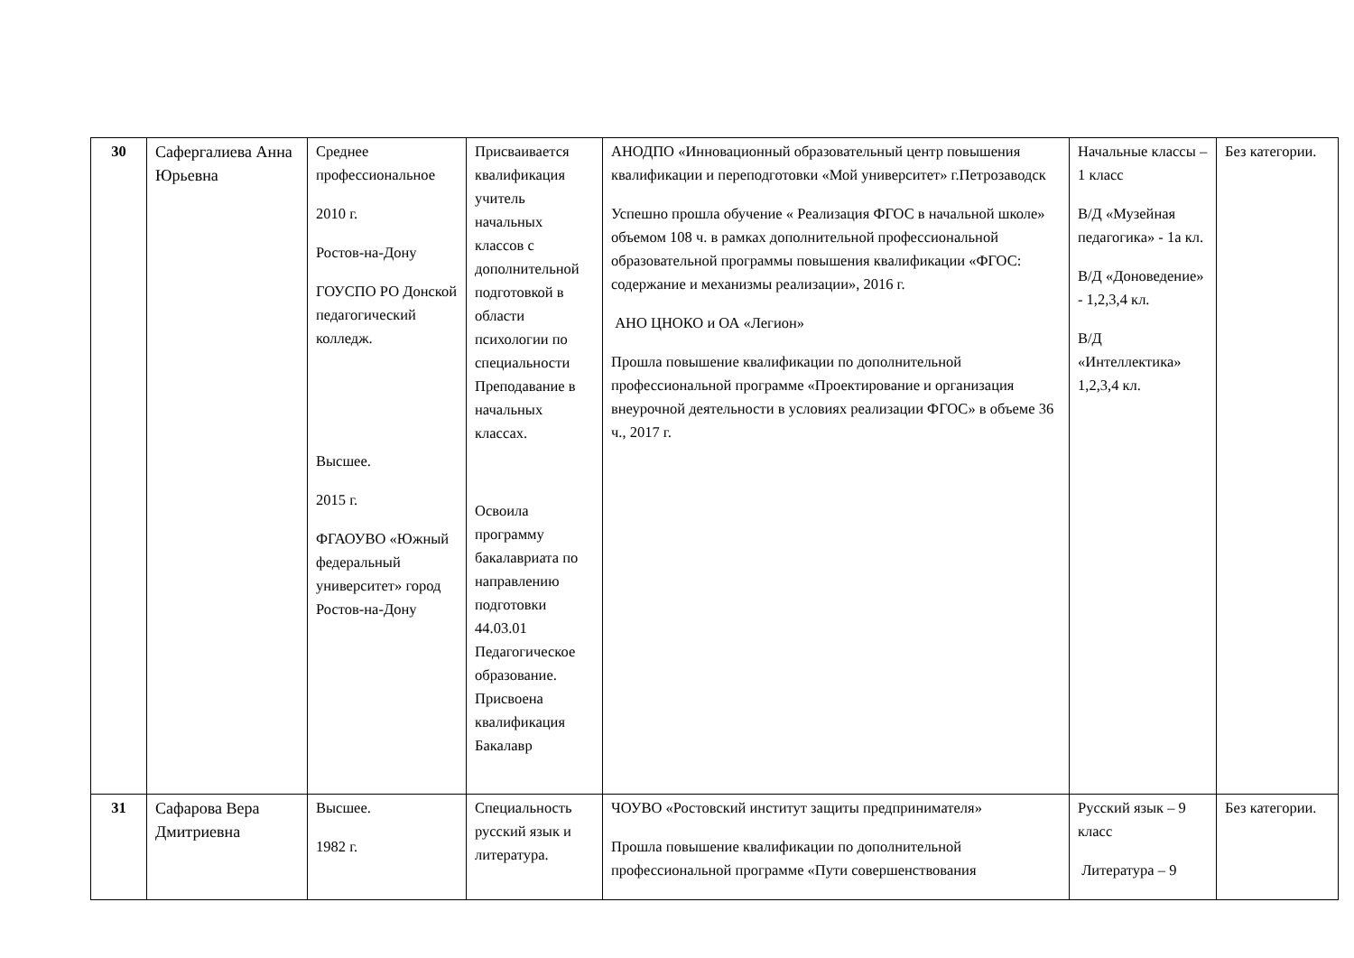| 30 | Сафергалиева Анна Юрьевна | Среднее профессиональное 2010 г. Ростов-на-Дону ГОУСПО РО Донской педагогический колледж. Высшее. 2015 г. ФГАОУВО «Южный федеральный университет» город Ростов-на-Дону | Присваивается квалификация учитель начальных классов с дополнительной подготовкой в области психологии по специальности Преподавание в начальных классах. Освоила программу бакалавриата по направлению подготовки 44.03.01 Педагогическое образование. Присвоена квалификация Бакалавр | АНОДПО «Инновационный образовательный центр повышения квалификации и переподготовки «Мой университет» г.Петрозаводск Успешно прошла обучение « Реализация ФГОС в начальной школе» объемом 108 ч. в рамках дополнительной профессиональной образовательной программы повышения квалификации «ФГОС: содержание и механизмы реализации», 2016 г. АНО ЦНОКО и ОА «Легион» Прошла повышение квалификации по дополнительной профессиональной программе «Проектирование и организация внеурочной деятельности в условиях реализации ФГОС» в объеме 36 ч., 2017 г. | Начальные классы – 1 класс В/Д «Музейная педагогика» - 1а кл. В/Д «Доноведение» - 1,2,3,4 кл. В/Д «Интеллектика» 1,2,3,4 кл. | Без категории. |
| 31 | Сафарова Вера Дмитриевна | Высшее. 1982 г. | Специальность русский язык и литература. | ЧОУВО «Ростовский институт защиты предпринимателя» Прошла повышение квалификации по дополнительной профессиональной программе «Пути совершенствования | Русский язык – 9 класс Литература – 9 | Без категории. |